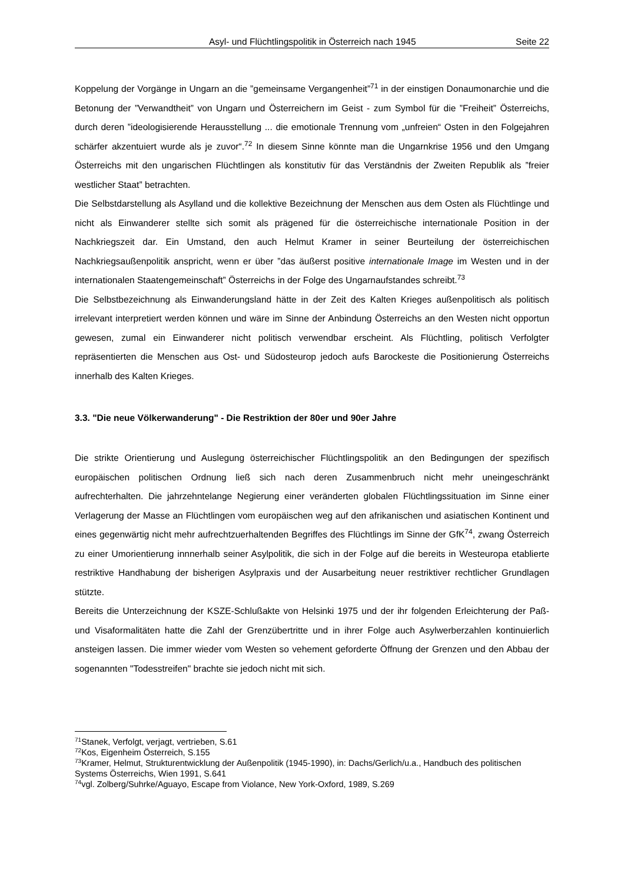Asyl- und Flüchtlingspolitik in Österreich nach 1945 Seite 22
Koppelung der Vorgänge in Ungarn an die ”gemeinsame Vergangenheit”<sup>71</sup> in der einstigen Donaumonarchie und die Betonung der ”Verwandtheit” von Ungarn und Österreichern im Geist - zum Symbol für die ”Freiheit” Österreichs, durch deren ”ideologisierende Herausstellung ... die emotionale Trennung vom „unfreien“ Osten in den Folgejahren schärfer akzentuiert wurde als je zuvor“.<sup>72</sup> In diesem Sinne könnte man die Ungarnkrise 1956 und den Umgang Österreichs mit den ungarischen Flüchtlingen als konstitutiv für das Verständnis der Zweiten Republik als ”freier westlicher Staat” betrachten.
Die Selbstdarstellung als Asylland und die kollektive Bezeichnung der Menschen aus dem Osten als Flüchtlinge und nicht als Einwanderer stellte sich somit als prägened für die österreichische internationale Position in der Nachkriegszeit dar. Ein Umstand, den auch Helmut Kramer in seiner Beurteilung der österreichischen Nachkriegsaußenpolitik anspricht, wenn er über ”das äußerst positive internationale Image im Westen und in der internationalen Staatengemeinschaft” Österreichs in der Folge des Ungarnaufstandes schreibt.<sup>73</sup>
Die Selbstbezeichnung als Einwanderungsland hätte in der Zeit des Kalten Krieges außenpolitisch als politisch irrelevant interpretiert werden können und wäre im Sinne der Anbindung Österreichs an den Westen nicht opportun gewesen, zumal ein Einwanderer nicht politisch verwendbar erscheint. Als Flüchtling, politisch Verfolgter repräsentierten die Menschen aus Ost- und Südosteurop jedoch aufs Barockeste die Positionierung Österreichs innerhalb des Kalten Krieges.
3.3. "Die neue Völkerwanderung" - Die Restriktion der 80er und 90er Jahre
Die strikte Orientierung und Auslegung österreichischer Flüchtlingspolitik an den Bedingungen der spezifisch europäischen politischen Ordnung ließ sich nach deren Zusammenbruch nicht mehr uneingeschränkt aufrechterhalten. Die jahrzehntelange Negierung einer veränderten globalen Flüchtlingssituation im Sinne einer Verlagerung der Masse an Flüchtlingen vom europäischen weg auf den afrikanischen und asiatischen Kontinent und eines gegenwärtig nicht mehr aufrechtzuerhaltenden Begriffes des Flüchtlings im Sinne der GfK<sup>74</sup>, zwang Österreich zu einer Umorientierung innnerhalb seiner Asylpolitik, die sich in der Folge auf die bereits in Westeuropa etablierte restriktive Handhabung der bisherigen Asylpraxis und der Ausarbeitung neuer restriktiver rechtlicher Grundlagen stützte.
Bereits die Unterzeichnung der KSZE-Schlußakte von Helsinki 1975 und der ihr folgenden Erleichterung der Paß- und Visaformalitäten hatte die Zahl der Grenzübertritte und in ihrer Folge auch Asylwerberzahlen kontinuierlich ansteigen lassen. Die immer wieder vom Westen so vehement geforderte Öffnung der Grenzen und den Abbau der sogenannten "Todesstreifen" brachte sie jedoch nicht mit sich.
<sup>71</sup> Stanek, Verfolgt, verjagt, vertrieben, S.61
<sup>72</sup> Kos, Eigenheim Österreich, S.155
<sup>73</sup> Kramer, Helmut, Strukturentwicklung der Außenpolitik (1945-1990), in: Dachs/Gerlich/u.a., Handbuch des politischen Systems Österreichs, Wien 1991, S.641
<sup>74</sup> vgl. Zolberg/Suhrke/Aguayo, Escape from Violance, New York-Oxford, 1989, S.269